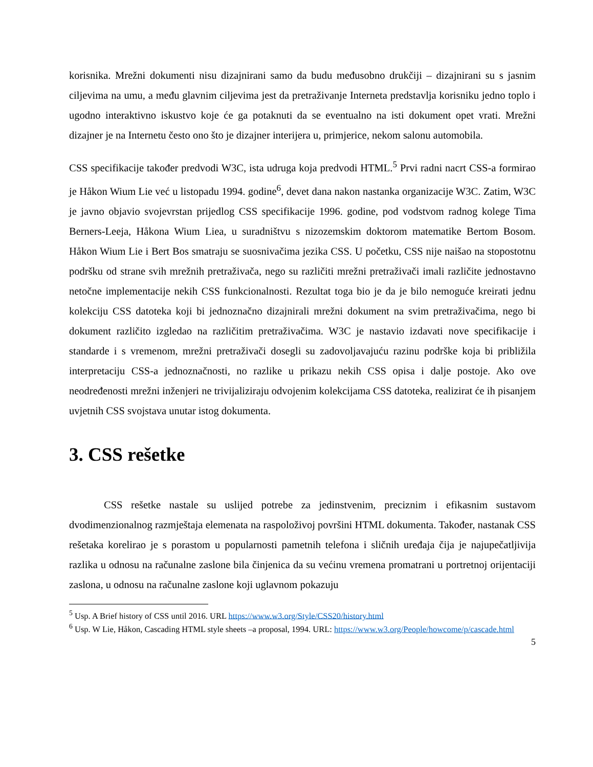korisnika. Mrežni dokumenti nisu dizajnirani samo da budu međusobno drukčiji – dizajnirani su s jasnim ciljevima na umu, a među glavnim ciljevima jest da pretraživanje Interneta predstavlja korisniku jedno toplo i ugodno interaktivno iskustvo koje će ga potaknuti da se eventualno na isti dokument opet vrati. Mrežni dizajner je na Internetu često ono što je dizajner interijera u, primjerice, nekom salonu automobila.
CSS specifikacije također predvodi W3C, ista udruga koja predvodi HTML.<sup>5</sup> Prvi radni nacrt CSS-a formirao je Håkon Wium Lie već u listopadu 1994. godine<sup>6</sup>, devet dana nakon nastanka organizacije W3C. Zatim, W3C je javno objavio svojevrstan prijedlog CSS specifikacije 1996. godine, pod vodstvom radnog kolege Tima Berners-Leeja, Håkona Wium Liea, u suradništvu s nizozemskim doktorom matematike Bertom Bosom. Håkon Wium Lie i Bert Bos smatraju se suosnivačima jezika CSS. U početku, CSS nije naišao na stopostotnu podršku od strane svih mrežnih pretraživača, nego su različiti mrežni pretraživači imali različite jednostavno netočne implementacije nekih CSS funkcionalnosti. Rezultat toga bio je da je bilo nemoguće kreirati jednu kolekciju CSS datoteka koji bi jednoznačno dizajnirali mrežni dokument na svim pretraživačima, nego bi dokument različito izgledao na različitim pretraživačima. W3C je nastavio izdavati nove specifikacije i standarde i s vremenom, mrežni pretraživači dosegli su zadovoljavajuću razinu podrške koja bi približila interpretaciju CSS-a jednoznačnosti, no razlike u prikazu nekih CSS opisa i dalje postoje. Ako ove neodređenosti mrežni inženjeri ne trivijaliziraju odvojenim kolekcijama CSS datoteka, realizirat će ih pisanjem uvjetnih CSS svojstava unutar istog dokumenta.
3. CSS rešetke
CSS rešetke nastale su uslijed potrebe za jedinstvenim, preciznim i efikasnim sustavom dvodimenzionalnog razmještaja elemenata na raspoloživoj površini HTML dokumenta. Također, nastanak CSS rešetaka korelirao je s porastom u popularnosti pametnih telefona i sličnih uređaja čija je najupečatljivija razlika u odnosu na računalne zaslone bila činjenica da su većinu vremena promatrani u portretnoj orijentaciji zaslona, u odnosu na računalne zaslone koji uglavnom pokazuju
<sup>5</sup> Usp. A Brief history of CSS until 2016. URL https://www.w3.org/Style/CSS20/history.html
<sup>6</sup> Usp. W Lie, Håkon, Cascading HTML style sheets –a proposal, 1994. URL: https://www.w3.org/People/howcome/p/cascade.html
5